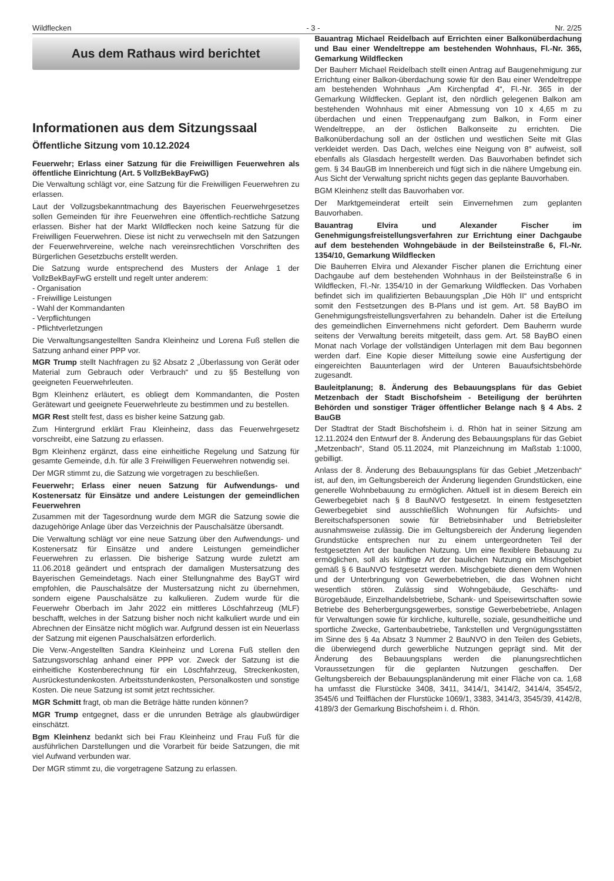Wildflecken - 3 - Nr. 2/25
Aus dem Rathaus wird berichtet
Informationen aus dem Sitzungssaal
Öffentliche Sitzung vom 10.12.2024
Feuerwehr; Erlass einer Satzung für die Freiwilligen Feuerwehren als öffentliche Einrichtung (Art. 5 VollzBekBayFwG)
Die Verwaltung schlägt vor, eine Satzung für die Freiwilligen Feuerwehren zu erlassen.
Laut der Vollzugsbekanntmachung des Bayerischen Feuerwehrgesetzes sollen Gemeinden für ihre Feuerwehren eine öffentlich-rechtliche Satzung erlassen. Bisher hat der Markt Wildflecken noch keine Satzung für die Freiwilligen Feuerwehren. Diese ist nicht zu verwechseln mit den Satzungen der Feuerwehrvereine, welche nach vereinsrechtlichen Vorschriften des Bürgerlichen Gesetzbuchs erstellt werden.
Die Satzung wurde entsprechend des Musters der Anlage 1 der VollzBekBayFwG erstellt und regelt unter anderem:
- Organisation
- Freiwillige Leistungen
- Wahl der Kommandanten
- Verpflichtungen
- Pflichtverletzungen
Die Verwaltungsangestellten Sandra Kleinheinz und Lorena Fuß stellen die Satzung anhand einer PPP vor.
MGR Trump stellt Nachfragen zu §2 Absatz 2 „Überlassung von Gerät oder Material zum Gebrauch oder Verbrauch“ und zu §5 Bestellung von geeigneten Feuerwehrleuten.
Bgm Kleinhenz erläutert, es obliegt dem Kommandanten, die Posten Gerätewart und geeignete Feuerwehrleute zu bestimmen und zu bestellen.
MGR Rest stellt fest, dass es bisher keine Satzung gab.
Zum Hintergrund erklärt Frau Kleinheinz, dass das Feuerwehrgesetz vorschreibt, eine Satzung zu erlassen.
Bgm Kleinhenz ergänzt, dass eine einheitliche Regelung und Satzung für gesamte Gemeinde, d.h. für alle 3 Freiwilligen Feuerwehren notwendig sei.
Der MGR stimmt zu, die Satzung wie vorgetragen zu beschließen.
Feuerwehr; Erlass einer neuen Satzung für Aufwendungs- und Kostenersatz für Einsätze und andere Leistungen der gemeindlichen Feuerwehren
Zusammen mit der Tagesordnung wurde dem MGR die Satzung sowie die dazugehörige Anlage über das Verzeichnis der Pauschalsätze übersandt.
Die Verwaltung schlägt vor eine neue Satzung über den Aufwendungs- und Kostenersatz für Einsätze und andere Leistungen gemeindlicher Feuerwehren zu erlassen. Die bisherige Satzung wurde zuletzt am 11.06.2018 geändert und entsprach der damaligen Mustersatzung des Bayerischen Gemeindetags. Nach einer Stellungnahme des BayGT wird empfohlen, die Pauschalsätze der Mustersatzung nicht zu übernehmen, sondern eigene Pauschalsätze zu kalkulieren. Zudem wurde für die Feuerwehr Oberbach im Jahr 2022 ein mittleres Löschfahrzeug (MLF) beschafft, welches in der Satzung bisher noch nicht kalkuliert wurde und ein Abrechnen der Einsätze nicht möglich war. Aufgrund dessen ist ein Neuerlass der Satzung mit eigenen Pauschalsätzen erforderlich.
Die Verw.-Angestellten Sandra Kleinheinz und Lorena Fuß stellen den Satzungsvorschlag anhand einer PPP vor. Zweck der Satzung ist die einheitliche Kostenberechnung für ein Löschfahrzeug, Streckenkosten, Ausrückestundenkosten. Arbeitsstundenkosten, Personalkosten und sonstige Kosten. Die neue Satzung ist somit jetzt rechtssicher.
MGR Schmitt fragt, ob man die Beträge hätte runden können?
MGR Trump entgegnet, dass er die unrunden Beträge als glaubwürdiger einschätzt.
Bgm Kleinhenz bedankt sich bei Frau Kleinheinz und Frau Fuß für die ausführlichen Darstellungen und die Vorarbeit für beide Satzungen, die mit viel Aufwand verbunden war.
Der MGR stimmt zu, die vorgetragene Satzung zu erlassen.
Bauantrag Michael Reidelbach auf Errichten einer Balkonüberdachung und Bau einer Wendeltreppe am bestehenden Wohnhaus, Fl.-Nr. 365, Gemarkung Wildflecken
Der Bauherr Michael Reidelbach stellt einen Antrag auf Baugenehmigung zur Errichtung einer Balkon-überdachung sowie für den Bau einer Wendeltreppe am bestehenden Wohnhaus „Am Kirchenpfad 4“, Fl.-Nr. 365 in der Gemarkung Wildflecken. Geplant ist, den nördlich gelegenen Balkon am bestehenden Wohnhaus mit einer Abmessung von 10 x 4,65 m zu überdachen und einen Treppenaufgang zum Balkon, in Form einer Wendeltreppe, an der östlichen Balkonseite zu errichten. Die Balkonüberdachung soll an der östlichen und westlichen Seite mit Glas verkleidet werden. Das Dach, welches eine Neigung von 8° aufweist, soll ebenfalls als Glasdach hergestellt werden. Das Bauvorhaben befindet sich gem. § 34 BauGB im Innenbereich und fügt sich in die nähere Umgebung ein. Aus Sicht der Verwaltung spricht nichts gegen das geplante Bauvorhaben.
BGM Kleinhenz stellt das Bauvorhaben vor.
Der Marktgemeinderat erteilt sein Einvernehmen zum geplanten Bauvorhaben.
Bauantrag Elvira und Alexander Fischer im Genehmigungsfreistellungsverfahren zur Errichtung einer Dachgaube auf dem bestehenden Wohngebäude in der Beilsteinstraße 6, Fl.-Nr. 1354/10, Gemarkung Wildflecken
Die Bauherren Elvira und Alexander Fischer planen die Errichtung einer Dachgaube auf dem bestehenden Wohnhaus in der Beilsteinstraße 6 in Wildflecken, Fl.-Nr. 1354/10 in der Gemarkung Wildflecken. Das Vorhaben befindet sich im qualifizierten Bebauungsplan „Die Höh II“ und entspricht somit den Festsetzungen des B-Plans und ist gem. Art. 58 BayBO im Genehmigungsfreistellungsverfahren zu behandeln. Daher ist die Erteilung des gemeindlichen Einvernehmens nicht gefordert. Dem Bauherrn wurde seitens der Verwaltung bereits mitgeteilt, dass gem. Art. 58 BayBO einen Monat nach Vorlage der vollständigen Unterlagen mit dem Bau begonnen werden darf. Eine Kopie dieser Mitteilung sowie eine Ausfertigung der eingereichten Bauunterlagen wird der Unteren Bauaufsichtsbehörde zugesandt.
Bauleitplanung; 8. Änderung des Bebauungsplans für das Gebiet Metzenbach der Stadt Bischofsheim - Beteiligung der berührten Behörden und sonstiger Träger öffentlicher Belange nach § 4 Abs. 2 BauGB
Der Stadtrat der Stadt Bischofsheim i. d. Rhön hat in seiner Sitzung am 12.11.2024 den Entwurf der 8. Änderung des Bebauungsplans für das Gebiet „Metzenbach“, Stand 05.11.2024, mit Planzeichnung im Maßstab 1:1000, gebilligt.
Anlass der 8. Änderung des Bebauungsplans für das Gebiet „Metzenbach“ ist, auf den, im Geltungsbereich der Änderung liegenden Grundstücken, eine generelle Wohnbebauung zu ermöglichen. Aktuell ist in diesem Bereich ein Gewerbegebiet nach § 8 BauNVO festgesetzt. In einem festgesetzten Gewerbegebiet sind ausschließlich Wohnungen für Aufsichts- und Bereitschafspersonen sowie für Betriebsinhaber und Betriebsleiter ausnahmsweise zulässig. Die im Geltungsbereich der Änderung liegenden Grundstücke entsprechen nur zu einem untergeordneten Teil der festgesetzten Art der baulichen Nutzung. Um eine flexiblere Bebauung zu ermöglichen, soll als künftige Art der baulichen Nutzung ein Mischgebiet gemäß § 6 BauNVO festgesetzt werden. Mischgebiete dienen dem Wohnen und der Unterbringung von Gewerbebetrieben, die das Wohnen nicht wesentlich stören. Zulässig sind Wohngebäude, Geschäfts- und Bürogebäude, Einzelhandelsbetriebe, Schank- und Speisewirtschaften sowie Betriebe des Beherbergungsgewerbes, sonstige Gewerbebetriebe, Anlagen für Verwaltungen sowie für kirchliche, kulturelle, soziale, gesundheitliche und sportliche Zwecke, Gartenbaubetriebe, Tankstellen und Vergnügungsstätten im Sinne des § 4a Absatz 3 Nummer 2 BauNVO in den Teilen des Gebiets, die überwiegend durch gewerbliche Nutzungen geprägt sind. Mit der Änderung des Bebauungsplans werden die planungsrechtlichen Voraussetzungen für die geplanten Nutzungen geschaffen. Der Geltungsbereich der Bebauungsplanänderung mit einer Fläche von ca. 1,68 ha umfasst die Flurstücke 3408, 3411, 3414/1, 3414/2, 3414/4, 3545/2, 3545/6 und Teilflächen der Flurstücke 1069/1, 3383, 3414/3, 3545/39, 4142/8, 4189/3 der Gemarkung Bischofsheim i. d. Rhön.